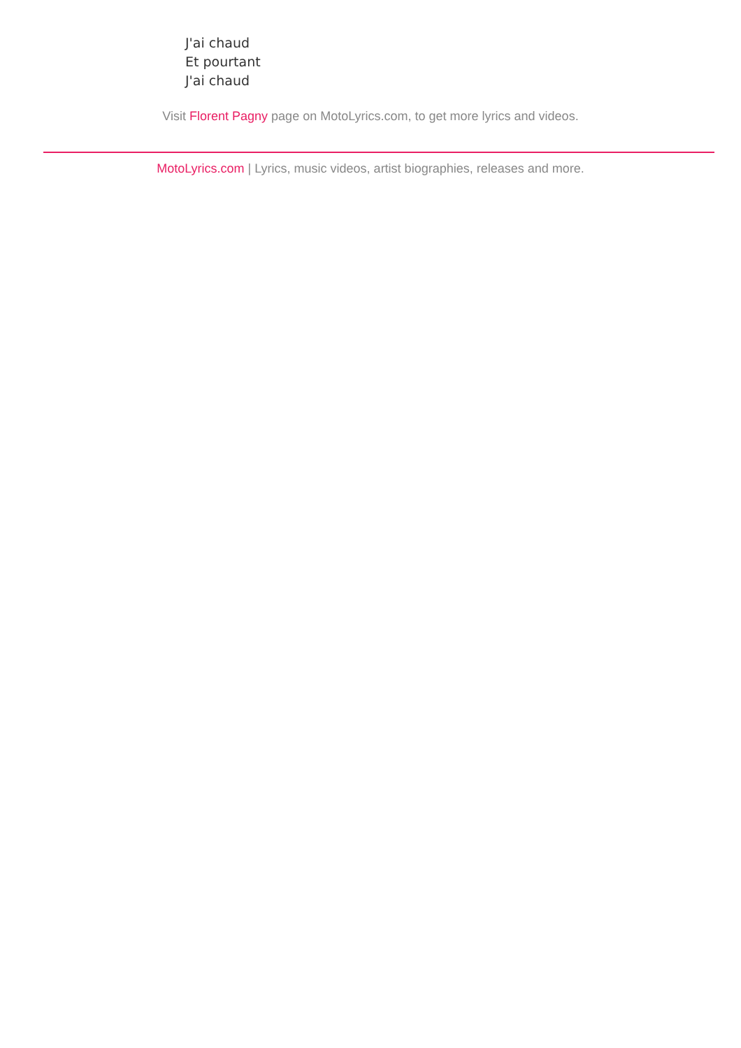J'ai chaud
Et pourtant
J'ai chaud
Visit Florent Pagny page on MotoLyrics.com, to get more lyrics and videos.
MotoLyrics.com | Lyrics, music videos, artist biographies, releases and more.